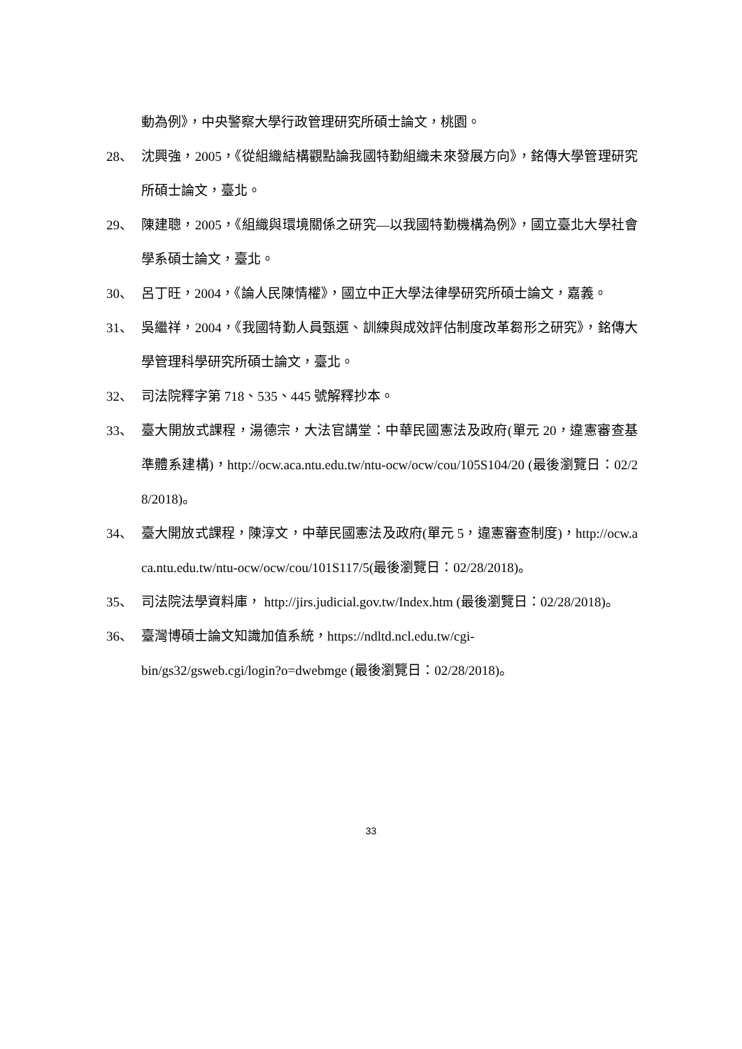動為例》，中央警察大學行政管理研究所碩士論文，桃園。
28、 沈興強，2005，《從組織結構觀點論我國特勤組織未來發展方向》，銘傳大學管理研究所碩士論文，臺北。
29、 陳建聰，2005，《組織與環境關係之研究—以我國特勤機構為例》，國立臺北大學社會學系碩士論文，臺北。
30、 呂丁旺，2004，《論人民陳情權》，國立中正大學法律學研究所碩士論文，嘉義。
31、 吳繼祥，2004，《我國特勤人員甄選、訓練與成效評估制度改革芻形之研究》，銘傳大學管理科學研究所碩士論文，臺北。
32、 司法院釋字第 718、535、445 號解釋抄本。
33、 臺大開放式課程，湯德宗，大法官講堂：中華民國憲法及政府(單元 20，違憲審查基準體系建構)，http://ocw.aca.ntu.edu.tw/ntu-ocw/ocw/cou/105S104/20 (最後瀏覽日：02/28/2018)。
34、 臺大開放式課程，陳淳文，中華民國憲法及政府(單元 5，違憲審查制度)，http://ocw.aca.ntu.edu.tw/ntu-ocw/ocw/cou/101S117/5(最後瀏覽日：02/28/2018)。
35、 司法院法學資料庫， http://jirs.judicial.gov.tw/Index.htm (最後瀏覽日：02/28/2018)。
36、 臺灣博碩士論文知識加值系統，https://ndltd.ncl.edu.tw/cgi-
bin/gs32/gsweb.cgi/login?o=dwebmge (最後瀏覽日：02/28/2018)。
33